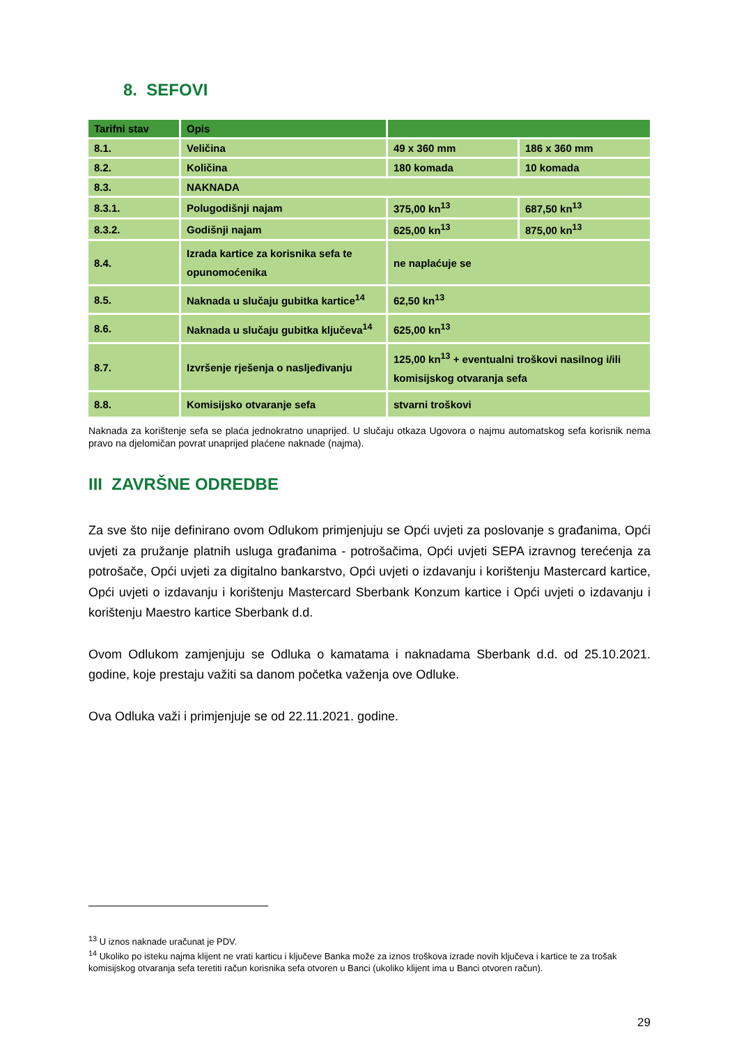8. SEFOVI
| Tarifni stav | Opis | | |
| --- | --- | --- | --- |
| 8.1. | Veličina | 49 x 360 mm | 186 x 360 mm |
| 8.2. | Količina | 180 komada | 10 komada |
| 8.3. | NAKNADA | | |
| 8.3.1. | Polugodišnji najam | 375,00 kn<sup>13</sup> | 687,50 kn<sup>13</sup> |
| 8.3.2. | Godišnji najam | 625,00 kn<sup>13</sup> | 875,00 kn<sup>13</sup> |
| 8.4. | Izrada kartice za korisnika sefa te opunomoćenika | ne naplaćuje se | |
| 8.5. | Naknada u slučaju gubitka kartice<sup>14</sup> | 62,50 kn<sup>13</sup> | |
| 8.6. | Naknada u slučaju gubitka ključeva<sup>14</sup> | 625,00 kn<sup>13</sup> | |
| 8.7. | Izvršenje rješenja o nasljeđivanju | 125,00 kn<sup>13</sup> + eventualni troškovi nasilnog i/ili komisijskog otvaranja sefa | |
| 8.8. | Komisijsko otvaranje sefa | stvarni troškovi | |
Naknada za korištenje sefa se plaća jednokratno unaprijed. U slučaju otkaza Ugovora o najmu automatskog sefa korisnik nema pravo na djelomičan povrat unaprijed plaćene naknade (najma).
III ZAVRŠNE ODREDBE
Za sve što nije definirano ovom Odlukom primjenjuju se Opći uvjeti za poslovanje s građanima, Opći uvjeti za pružanje platnih usluga građanima - potrošačima, Opći uvjeti SEPA izravnog terećenja za potrošače, Opći uvjeti za digitalno bankarstvo, Opći uvjeti o izdavanju i korištenju Mastercard kartice, Opći uvjeti o izdavanju i korištenju Mastercard Sberbank Konzum kartice i Opći uvjeti o izdavanju i korištenju Maestro kartice Sberbank d.d.
Ovom Odlukom zamjenjuju se Odluka o kamatama i naknadama Sberbank d.d. od 25.10.2021. godine, koje prestaju važiti sa danom početka važenja ove Odluke.
Ova Odluka važi i primjenjuje se od 22.11.2021. godine.
<sup>13</sup> U iznos naknade uračunat je PDV.
<sup>14</sup> Ukoliko po isteku najma klijent ne vrati karticu i ključeve Banka može za iznos troškova izrade novih ključeva i kartice te za trošak komisijskog otvaranja sefa teretiti račun korisnika sefa otvoren u Banci (ukoliko klijent ima u Banci otvoren račun).
29